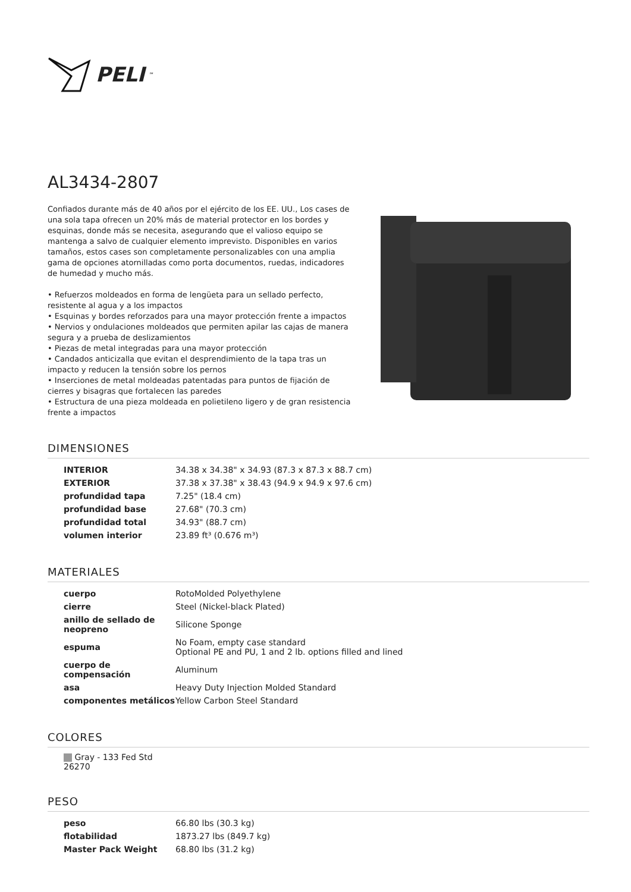PELI<sup>™</sup>
AL3434-2807
Confiados durante más de 40 años por el ejército de los EE. UU., Los cases de una sola tapa ofrecen un 20% más de material protector en los bordes y esquinas, donde más se necesita, asegurando que el valioso equipo se mantenga a salvo de cualquier elemento imprevisto. Disponibles en varios tamaños, estos cases son completamente personalizables con una amplia gama de opciones atornilladas como porta documentos, ruedas, indicadores de humedad y mucho más.
• Refuerzos moldeados en forma de lengüeta para un sellado perfecto, resistente al agua y a los impactos
• Esquinas y bordes reforzados para una mayor protección frente a impactos
• Nervios y ondulaciones moldeados que permiten apilar las cajas de manera segura y a prueba de deslizamientos
• Piezas de metal integradas para una mayor protección
• Candados anticizalla que evitan el desprendimiento de la tapa tras un impacto y reducen la tensión sobre los pernos
• Inserciones de metal moldeadas patentadas para puntos de fijación de cierres y bisagras que fortalecen las paredes
• Estructura de una pieza moldeada en polietileno ligero y de gran resistencia frente a impactos
DIMENSIONES
| INTERIOR | 34.38 x 34.38" x 34.93 (87.3 x 87.3 x 88.7 cm) |
| EXTERIOR | 37.38 x 37.38" x 38.43 (94.9 x 94.9 x 97.6 cm) |
| profundidad tapa | 7.25" (18.4 cm) |
| profundidad base | 27.68" (70.3 cm) |
| profundidad total | 34.93" (88.7 cm) |
| volumen interior | 23.89 ft³ (0.676 m³) |
MATERIALES
| cuerpo | RotoMolded Polyethylene |
| cierre | Steel (Nickel-black Plated) |
| anillo de sellado de neopreno | Silicone Sponge |
| espuma | No Foam, empty case standard Optional PE and PU, 1 and 2 lb. options filled and lined |
| cuerpo de compensación | Aluminum |
| asa | Heavy Duty Injection Molded Standard |
| componentes metálicos | Yellow Carbon Steel Standard |
COLORES
Gray - 133 Fed Std 26270
PESO
| peso | 66.80 lbs (30.3 kg) |
| flotabilidad | 1873.27 lbs (849.7 kg) |
| Master Pack Weight | 68.80 lbs (31.2 kg) |